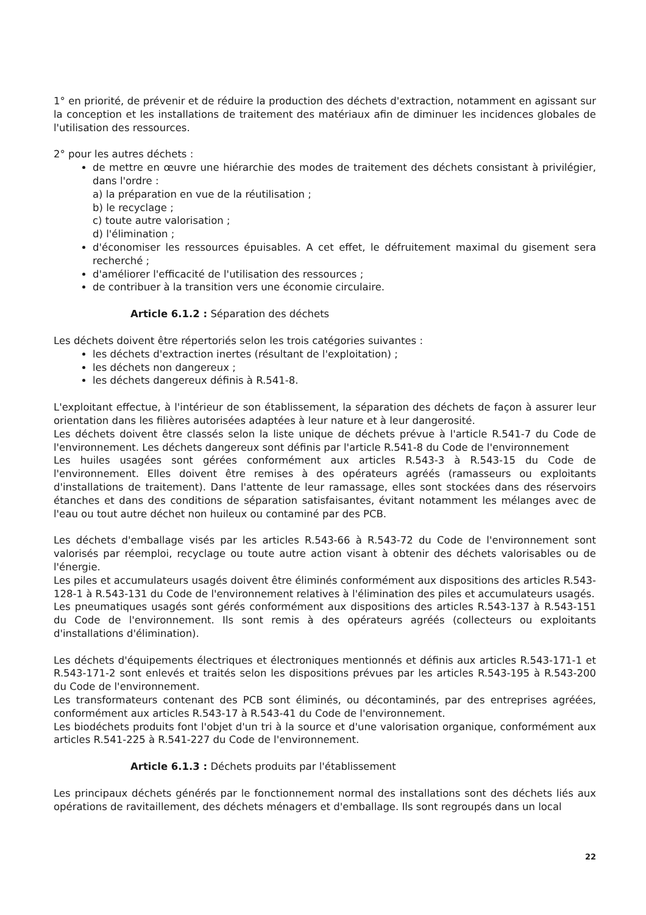1° en priorité, de prévenir et de réduire la production des déchets d'extraction, notamment en agissant sur la conception et les installations de traitement des matériaux afin de diminuer les incidences globales de l'utilisation des ressources.
2° pour les autres déchets :
de mettre en œuvre une hiérarchie des modes de traitement des déchets consistant à privilégier, dans l'ordre :
a) la préparation en vue de la réutilisation ;
b) le recyclage ;
c) toute autre valorisation ;
d) l'élimination ;
d'économiser les ressources épuisables. A cet effet, le défruitement maximal du gisement sera recherché ;
d'améliorer l'efficacité de l'utilisation des ressources ;
de contribuer à la transition vers une économie circulaire.
Article 6.1.2 : Séparation des déchets
Les déchets doivent être répertoriés selon les trois catégories suivantes :
les déchets d'extraction inertes (résultant de l'exploitation) ;
les déchets non dangereux ;
les déchets dangereux définis à R.541-8.
L'exploitant effectue, à l'intérieur de son établissement, la séparation des déchets de façon à assurer leur orientation dans les filières autorisées adaptées à leur nature et à leur dangerosité.
Les déchets doivent être classés selon la liste unique de déchets prévue à l'article R.541-7 du Code de l'environnement. Les déchets dangereux sont définis par l'article R.541-8 du Code de l'environnement
Les huiles usagées sont gérées conformément aux articles R.543-3 à R.543-15 du Code de l'environnement. Elles doivent être remises à des opérateurs agréés (ramasseurs ou exploitants d'installations de traitement). Dans l'attente de leur ramassage, elles sont stockées dans des réservoirs étanches et dans des conditions de séparation satisfaisantes, évitant notamment les mélanges avec de l'eau ou tout autre déchet non huileux ou contaminé par des PCB.
Les déchets d'emballage visés par les articles R.543-66 à R.543-72 du Code de l'environnement sont valorisés par réemploi, recyclage ou toute autre action visant à obtenir des déchets valorisables ou de l'énergie.
Les piles et accumulateurs usagés doivent être éliminés conformément aux dispositions des articles R.543-128-1 à R.543-131 du Code de l'environnement relatives à l'élimination des piles et accumulateurs usagés.
Les pneumatiques usagés sont gérés conformément aux dispositions des articles R.543-137 à R.543-151 du Code de l'environnement. Ils sont remis à des opérateurs agréés (collecteurs ou exploitants d'installations d'élimination).
Les déchets d'équipements électriques et électroniques mentionnés et définis aux articles R.543-171-1 et R.543-171-2 sont enlevés et traités selon les dispositions prévues par les articles R.543-195 à R.543-200 du Code de l'environnement.
Les transformateurs contenant des PCB sont éliminés, ou décontaminés, par des entreprises agréées, conformément aux articles R.543-17 à R.543-41 du Code de l'environnement.
Les biodéchets produits font l'objet d'un tri à la source et d'une valorisation organique, conformément aux articles R.541-225 à R.541-227 du Code de l'environnement.
Article 6.1.3 : Déchets produits par l'établissement
Les principaux déchets générés par le fonctionnement normal des installations sont des déchets liés aux opérations de ravitaillement, des déchets ménagers et d'emballage. Ils sont regroupés dans un local
22